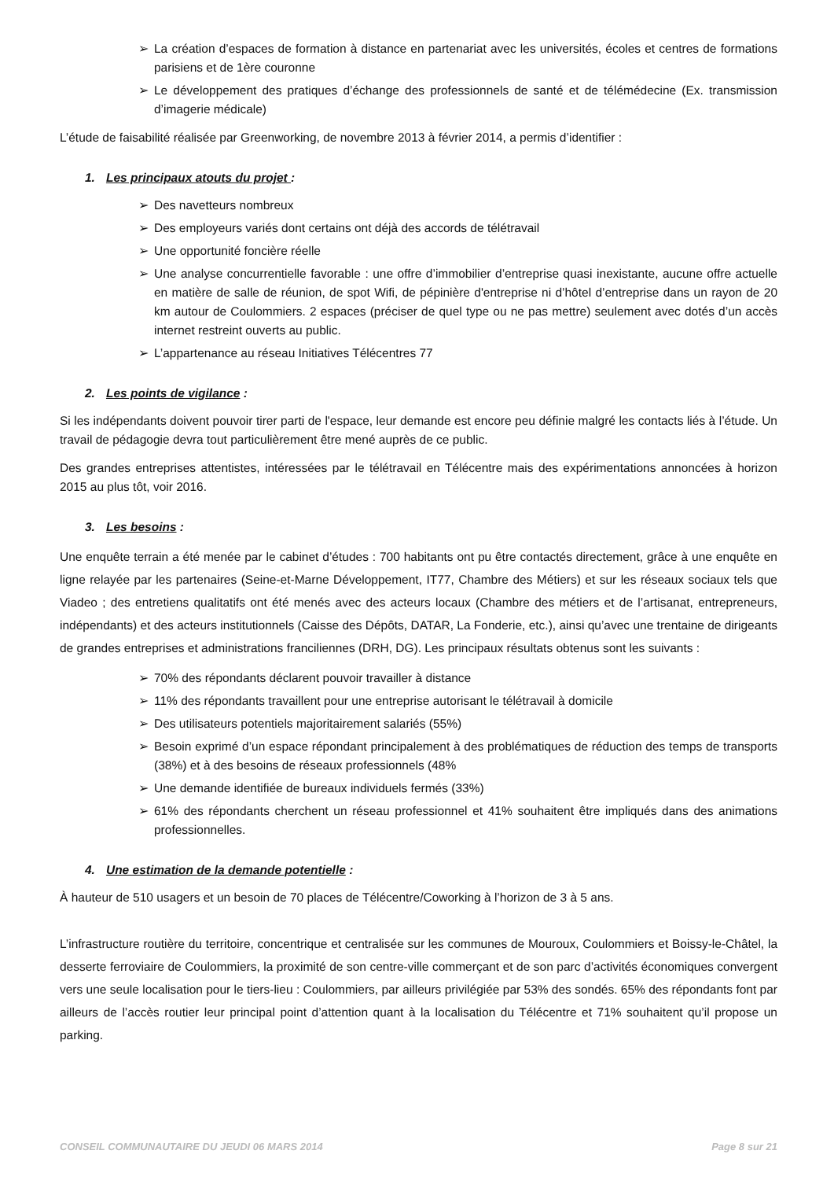➢ La création d’espaces de formation à distance en partenariat avec les universités, écoles et centres de formations parisiens et de 1ère couronne
➢ Le développement des pratiques d’échange des professionnels de santé et de télémédecine (Ex. transmission d’imagerie médicale)
L’étude de faisabilité réalisée par Greenworking, de novembre 2013 à février 2014, a permis d’identifier :
1. Les principaux atouts du projet :
➢ Des navetteurs nombreux
➢ Des employeurs variés dont certains ont déjà des accords de télétravail
➢ Une opportunité foncière réelle
➢ Une analyse concurrentielle favorable : une offre d’immobilier d’entreprise quasi inexistante, aucune offre actuelle en matière de salle de réunion, de spot Wifi, de pépinière d'entreprise ni d’hôtel d’entreprise dans un rayon de 20 km autour de Coulommiers. 2 espaces (préciser de quel type ou ne pas mettre) seulement avec dotés d’un accès internet restreint ouverts au public.
➢ L’appartenance au réseau Initiatives Télécentres 77
2. Les points de vigilance :
Si les indépendants doivent pouvoir tirer parti de l'espace, leur demande est encore peu définie malgré les contacts liés à l’étude. Un travail de pédagogie devra tout particulièrement être mené auprès de ce public.
Des grandes entreprises attentistes, intéressées par le télétravail en Télécentre mais des expérimentations annoncées à horizon 2015 au plus tôt, voir 2016.
3. Les besoins :
Une enquête terrain a été menée par le cabinet d’études : 700 habitants ont pu être contactés directement, grâce à une enquête en ligne relayée par les partenaires (Seine-et-Marne Développement, IT77, Chambre des Métiers) et sur les réseaux sociaux tels que Viadeo ; des entretiens qualitatifs ont été menés avec des acteurs locaux (Chambre des métiers et de l’artisanat, entrepreneurs, indépendants) et des acteurs institutionnels (Caisse des Dépôts, DATAR, La Fonderie, etc.), ainsi qu’avec une trentaine de dirigeants de grandes entreprises et administrations franciliennes (DRH, DG). Les principaux résultats obtenus sont les suivants :
➢ 70% des répondants déclarent pouvoir travailler à distance
➢ 11% des répondants travaillent pour une entreprise autorisant le télétravail à domicile
➢ Des utilisateurs potentiels majoritairement salariés (55%)
➢ Besoin exprimé d’un espace répondant principalement à des problématiques de réduction des temps de transports (38%) et à des besoins de réseaux professionnels (48%
➢ Une demande identifiée de bureaux individuels fermés (33%)
➢ 61% des répondants cherchent un réseau professionnel et 41% souhaitent être impliqués dans des animations professionnelles.
4. Une estimation de la demande potentielle :
À hauteur de 510 usagers et un besoin de 70 places de Télécentre/Coworking à l’horizon de 3 à 5 ans.
L’infrastructure routière du territoire, concentrique et centralisée sur les communes de Mouroux, Coulommiers et Boissy-le-Châtel, la desserte ferroviaire de Coulommiers, la proximité de son centre-ville commerçant et de son parc d’activités économiques convergent vers une seule localisation pour le tiers-lieu : Coulommiers, par ailleurs privilégiée par 53% des sondés. 65% des répondants font par ailleurs de l’accès routier leur principal point d’attention quant à la localisation du Télécentre et 71% souhaitent qu’il propose un parking.
CONSEIL COMMUNAUTAIRE DU JEUDI 06 MARS 2014 Page 8 sur 21